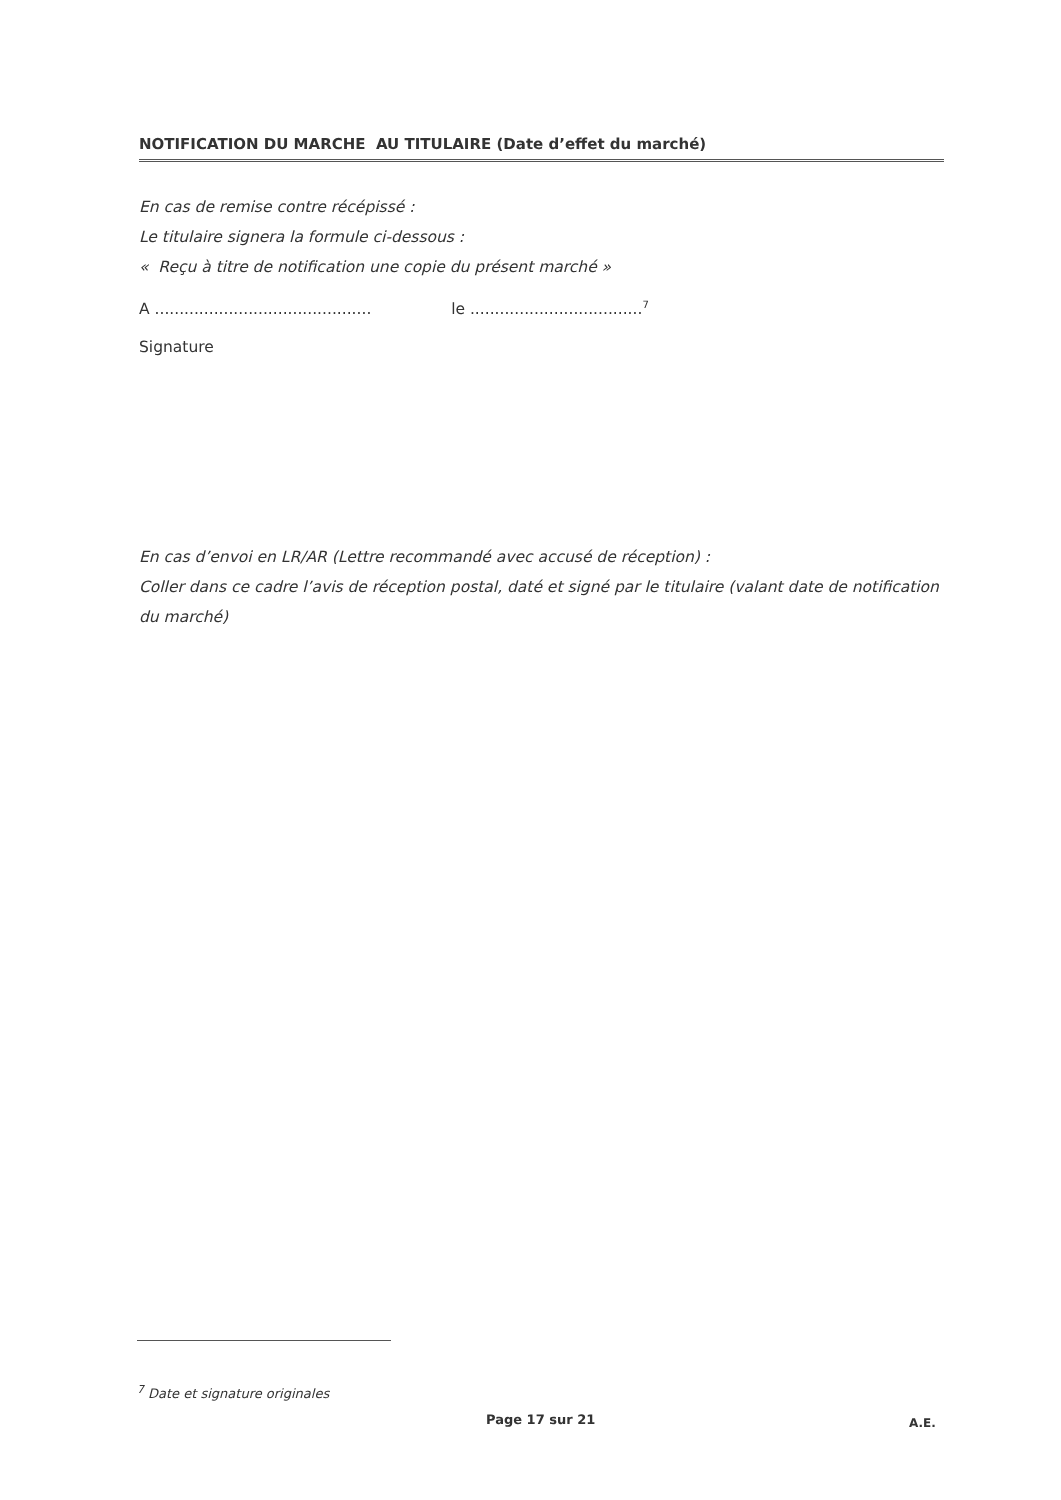NOTIFICATION DU MARCHE AU TITULAIRE (Date d’effet du marché)
En cas de remise contre récépissé :
Le titulaire signera la formule ci-dessous :
« Reçu à titre de notification une copie du présent marché »
A ............................................ le ...................................<sup>7</sup>
Signature
En cas d’envoi en LR/AR (Lettre recommandé avec accusé de réception) :
Coller dans ce cadre l’avis de réception postal, daté et signé par le titulaire (valant date de notification du marché)
<sup>7</sup> Date et signature originales
Page 17 sur 21 A.E.